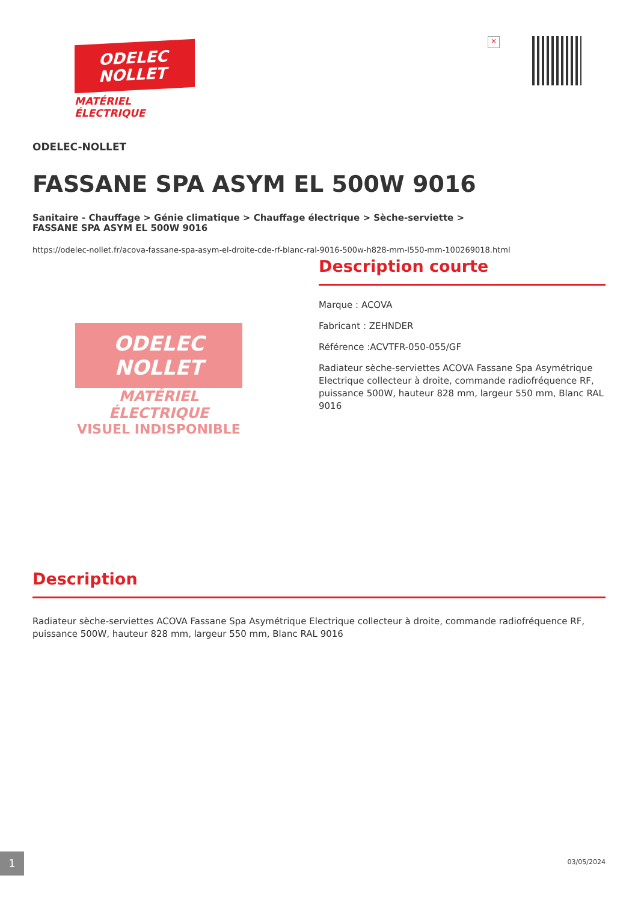ODELEC
NOLLET
MATÉRIEL
ÉLECTRIQUE
×
ODELEC-NOLLET
FASSANE SPA ASYM EL 500W 9016
Sanitaire - Chauffage > Génie climatique > Chauffage électrique > Sèche-serviette >
FASSANE SPA ASYM EL 500W 9016
https://odelec-nollet.fr/acova-fassane-spa-asym-el-droite-cde-rf-blanc-ral-9016-500w-h828-mm-l550-mm-100269018.html
ODELEC
NOLLET
MATÉRIEL
ÉLECTRIQUE
VISUEL INDISPONIBLE
Description courte
Marque : ACOVA
Fabricant : ZEHNDER
Référence :ACVTFR-050-055/GF
Radiateur sèche-serviettes ACOVA Fassane Spa Asymétrique Electrique collecteur à droite, commande radiofréquence RF, puissance 500W, hauteur 828 mm, largeur 550 mm, Blanc RAL 9016
Description
Radiateur sèche-serviettes ACOVA Fassane Spa Asymétrique Electrique collecteur à droite, commande radiofréquence RF, puissance 500W, hauteur 828 mm, largeur 550 mm, Blanc RAL 9016
1
03/05/2024